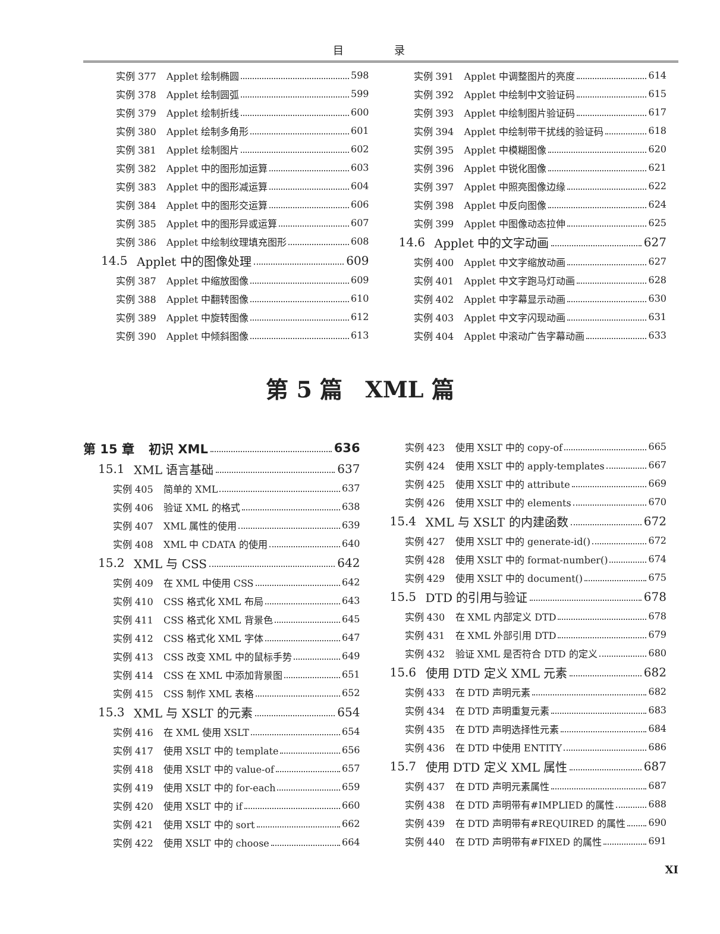目 录
实例 377 Applet 绘制椭圆 598
实例 378 Applet 绘制圆弧 599
实例 379 Applet 绘制折线 600
实例 380 Applet 绘制多角形 601
实例 381 Applet 绘制图片 602
实例 382 Applet 中的图形加运算 603
实例 383 Applet 中的图形减运算 604
实例 384 Applet 中的图形交运算 606
实例 385 Applet 中的图形异或运算 607
实例 386 Applet 中绘制纹理填充图形 608
14.5 Applet 中的图像处理 609
实例 387 Applet 中缩放图像 609
实例 388 Applet 中翻转图像 610
实例 389 Applet 中旋转图像 612
实例 390 Applet 中倾斜图像 613
实例 391 Applet 中调整图片的亮度 614
实例 392 Applet 中绘制中文验证码 615
实例 393 Applet 中绘制图片验证码 617
实例 394 Applet 中绘制带干扰线的验证码 618
实例 395 Applet 中模糊图像 620
实例 396 Applet 中锐化图像 621
实例 397 Applet 中照亮图像边缘 622
实例 398 Applet 中反向图像 624
实例 399 Applet 中图像动态拉伸 625
14.6 Applet 中的文字动画 627
实例 400 Applet 中文字缩放动画 627
实例 401 Applet 中文字跑马灯动画 628
实例 402 Applet 中字幕显示动画 630
实例 403 Applet 中文字闪现动画 631
实例 404 Applet 中滚动广告字幕动画 633
第 5 篇　XML 篇
第 15 章 初识 XML 636
15.1 XML 语言基础 637
实例 405 简单的 XML 637
实例 406 验证 XML 的格式 638
实例 407 XML 属性的使用 639
实例 408 XML 中 CDATA 的使用 640
15.2 XML 与 CSS 642
实例 409 在 XML 中使用 CSS 642
实例 410 CSS 格式化 XML 布局 643
实例 411 CSS 格式化 XML 背景色 645
实例 412 CSS 格式化 XML 字体 647
实例 413 CSS 改变 XML 中的鼠标手势 649
实例 414 CSS 在 XML 中添加背景图 651
实例 415 CSS 制作 XML 表格 652
15.3 XML 与 XSLT 的元素 654
实例 416 在 XML 使用 XSLT 654
实例 417 使用 XSLT 中的 template 656
实例 418 使用 XSLT 中的 value-of 657
实例 419 使用 XSLT 中的 for-each 659
实例 420 使用 XSLT 中的 if 660
实例 421 使用 XSLT 中的 sort 662
实例 422 使用 XSLT 中的 choose 664
实例 423 使用 XSLT 中的 copy-of 665
实例 424 使用 XSLT 中的 apply-templates 667
实例 425 使用 XSLT 中的 attribute 669
实例 426 使用 XSLT 中的 elements 670
15.4 XML 与 XSLT 的内建函数 672
实例 427 使用 XSLT 中的 generate-id() 672
实例 428 使用 XSLT 中的 format-number() 674
实例 429 使用 XSLT 中的 document() 675
15.5 DTD 的引用与验证 678
实例 430 在 XML 内部定义 DTD 678
实例 431 在 XML 外部引用 DTD 679
实例 432 验证 XML 是否符合 DTD 的定义 680
15.6 使用 DTD 定义 XML 元素 682
实例 433 在 DTD 声明元素 682
实例 434 在 DTD 声明重复元素 683
实例 435 在 DTD 声明选择性元素 684
实例 436 在 DTD 中使用 ENTITY 686
15.7 使用 DTD 定义 XML 属性 687
实例 437 在 DTD 声明元素属性 687
实例 438 在 DTD 声明带有#IMPLIED 的属性 688
实例 439 在 DTD 声明带有#REQUIRED 的属性 690
实例 440 在 DTD 声明带有#FIXED 的属性 691
XI